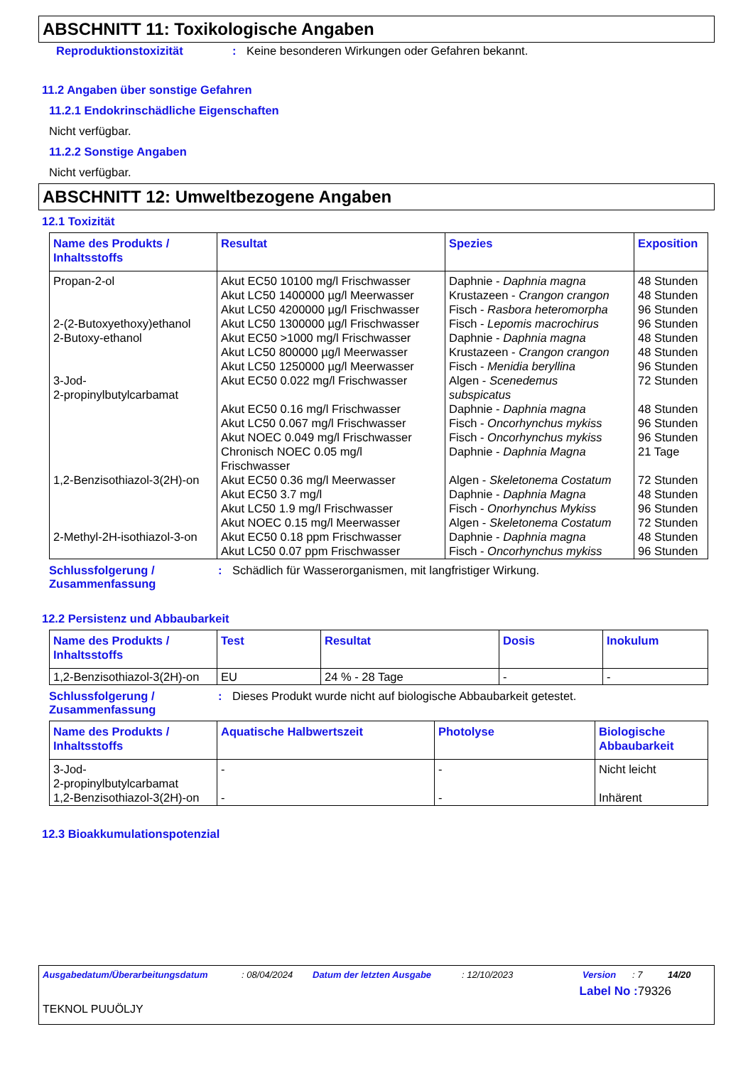ABSCHNITT 11: Toxikologische Angaben
Reproduktionstoxizität : Keine besonderen Wirkungen oder Gefahren bekannt.
11.2 Angaben über sonstige Gefahren
11.2.1 Endokrinschädliche Eigenschaften
Nicht verfügbar.
11.2.2 Sonstige Angaben
Nicht verfügbar.
ABSCHNITT 12: Umweltbezogene Angaben
12.1 Toxizität
| Name des Produkts / Inhaltsstoffs | Resultat | Spezies | Exposition |
| --- | --- | --- | --- |
| Propan-2-ol 2-(2-Butoxyethoxy)ethanol 2-Butoxy-ethanol 3-Jod- 2-propinylbutylcarbamat 1,2-Benzisothiazol-3(2H)-on 2-Methyl-2H-isothiazol-3-on | Akut EC50 10100 mg/l Frischwasser Akut LC50 1400000 µg/l Meerwasser Akut LC50 4200000 µg/l Frischwasser Akut LC50 1300000 µg/l Frischwasser Akut EC50 >1000 mg/l Frischwasser Akut LC50 800000 µg/l Meerwasser Akut LC50 1250000 µg/l Meerwasser Akut EC50 0.022 mg/l Frischwasser Akut EC50 0.16 mg/l Frischwasser Akut LC50 0.067 mg/l Frischwasser Akut NOEC 0.049 mg/l Frischwasser Chronisch NOEC 0.05 mg/l Frischwasser Akut EC50 0.36 mg/l Meerwasser Akut EC50 3.7 mg/l Akut LC50 1.9 mg/l Frischwasser Akut NOEC 0.15 mg/l Meerwasser Akut EC50 0.18 ppm Frischwasser Akut LC50 0.07 ppm Frischwasser | Daphnie - Daphnia magna Krustazeen - Crangon crangon Fisch - Rasbora heteromorpha Fisch - Lepomis macrochirus Daphnie - Daphnia magna Krustazeen - Crangon crangon Fisch - Menidia beryllina Algen - Scenedemus subspicatus Daphnie - Daphnia magna Fisch - Oncorhynchus mykiss Fisch - Oncorhynchus mykiss Daphnie - Daphnia Magna Algen - Skeletonema Costatum Daphnie - Daphnia Magna Fisch - Onorhynchus Mykiss Algen - Skeletonema Costatum Daphnie - Daphnia magna Fisch - Oncorhynchus mykiss | 48 Stunden 48 Stunden 96 Stunden 96 Stunden 48 Stunden 48 Stunden 96 Stunden 72 Stunden 48 Stunden 96 Stunden 96 Stunden 21 Tage 72 Stunden 48 Stunden 96 Stunden 72 Stunden 48 Stunden 96 Stunden |
Schlussfolgerung /
Zusammenfassung
: Schädlich für Wasserorganismen, mit langfristiger Wirkung.
12.2 Persistenz und Abbaubarkeit
| Name des Produkts / Inhaltsstoffs | Test | Resultat | Dosis | Inokulum |
| --- | --- | --- | --- | --- |
| 1,2-Benzisothiazol-3(2H)-on | EU | 24 % - 28 Tage | - | - |
Schlussfolgerung /
Zusammenfassung
: Dieses Produkt wurde nicht auf biologische Abbaubarkeit getestet.
| Name des Produkts / Inhaltsstoffs | Aquatische Halbwertszeit | Photolyse | Biologische Abbaubarkeit |
| --- | --- | --- | --- |
| 3-Jod- 2-propinylbutylcarbamat 1,2-Benzisothiazol-3(2H)-on | - - | - - | Nicht leicht Inhärent |
12.3 Bioakkumulationspotenzial
Ausgabedatum/Überarbeitungsdatum: 08/04/2024 Datum der letzten Ausgabe: 12/10/2023 Version: 7 14/20
Label No : 79326
TEKNOL PUUÖLJY